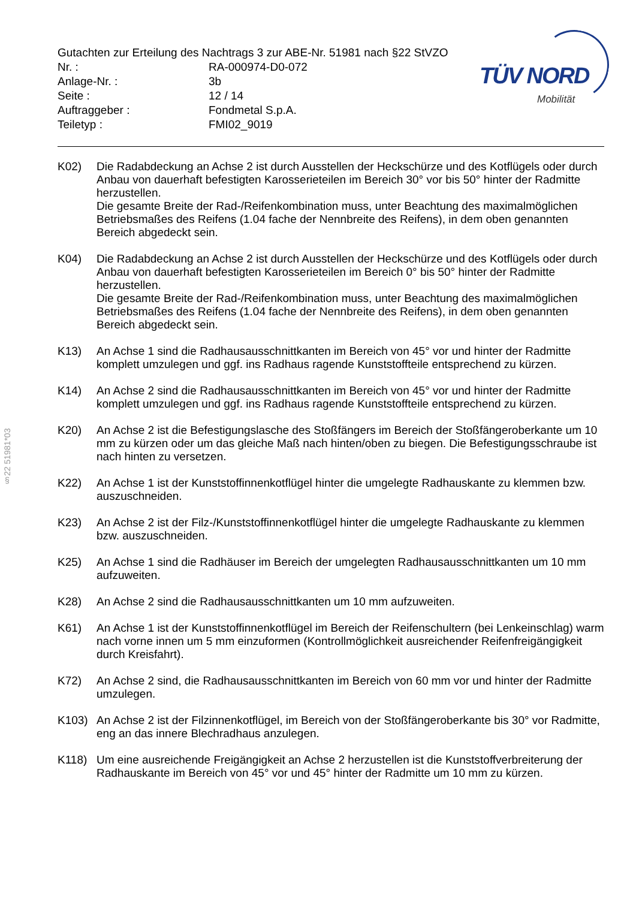§22 51981*03
TÜV NORD
Mobilität
Gutachten zur Erteilung des Nachtrags 3 zur ABE-Nr. 51981 nach §22 StVZO
Nr. : RA-000974-D0-072
Anlage-Nr. : 3b
Seite : 12 / 14
Auftraggeber : Fondmetal S.p.A.
Teiletyp : FMI02_9019
K02) Die Radabdeckung an Achse 2 ist durch Ausstellen der Heckschürze und des Kotflügels oder durch Anbau von dauerhaft befestigten Karosserieteilen im Bereich 30° vor bis 50° hinter der Radmitte herzustellen.
Die gesamte Breite der Rad-/Reifenkombination muss, unter Beachtung des maximalmöglichen Betriebsmaßes des Reifens (1.04 fache der Nennbreite des Reifens), in dem oben genannten Bereich abgedeckt sein.
K04) Die Radabdeckung an Achse 2 ist durch Ausstellen der Heckschürze und des Kotflügels oder durch Anbau von dauerhaft befestigten Karosserieteilen im Bereich 0° bis 50° hinter der Radmitte herzustellen.
Die gesamte Breite der Rad-/Reifenkombination muss, unter Beachtung des maximalmöglichen Betriebsmaßes des Reifens (1.04 fache der Nennbreite des Reifens), in dem oben genannten Bereich abgedeckt sein.
K13) An Achse 1 sind die Radhausausschnittkanten im Bereich von 45° vor und hinter der Radmitte komplett umzulegen und ggf. ins Radhaus ragende Kunststoffteile entsprechend zu kürzen.
K14) An Achse 2 sind die Radhausausschnittkanten im Bereich von 45° vor und hinter der Radmitte komplett umzulegen und ggf. ins Radhaus ragende Kunststoffteile entsprechend zu kürzen.
K20) An Achse 2 ist die Befestigungslasche des Stoßfängers im Bereich der Stoßfängeroberkante um 10 mm zu kürzen oder um das gleiche Maß nach hinten/oben zu biegen. Die Befestigungsschraube ist nach hinten zu versetzen.
K22) An Achse 1 ist der Kunststoffinnenkotflügel hinter die umgelegte Radhauskante zu klemmen bzw. auszuschneiden.
K23) An Achse 2 ist der Filz-/Kunststoffinnenkotflügel hinter die umgelegte Radhauskante zu klemmen bzw. auszuschneiden.
K25) An Achse 1 sind die Radhäuser im Bereich der umgelegten Radhausausschnittkanten um 10 mm aufzuweiten.
K28) An Achse 2 sind die Radhausausschnittkanten um 10 mm aufzuweiten.
K61) An Achse 1 ist der Kunststoffinnenkotflügel im Bereich der Reifenschultern (bei Lenkeinschlag) warm nach vorne innen um 5 mm einzuformen (Kontrollmöglichkeit ausreichender Reifenfreigängigkeit durch Kreisfahrt).
K72) An Achse 2 sind, die Radhausausschnittkanten im Bereich von 60 mm vor und hinter der Radmitte umzulegen.
K103) An Achse 2 ist der Filzinnenkotflügel, im Bereich von der Stoßfängeroberkante bis 30° vor Radmitte, eng an das innere Blechradhaus anzulegen.
K118) Um eine ausreichende Freigängigkeit an Achse 2 herzustellen ist die Kunststoffverbreiterung der Radhauskante im Bereich von 45° vor und 45° hinter der Radmitte um 10 mm zu kürzen.